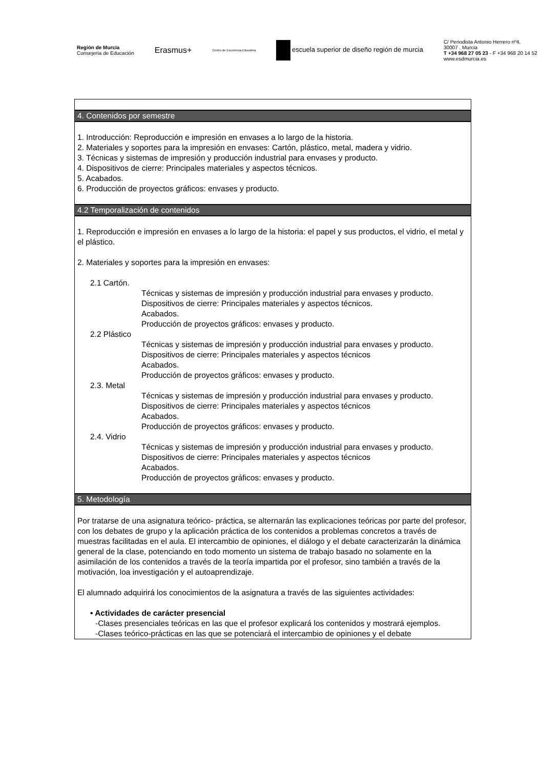Región de Murcia
Consejería de Educación
Erasmus+
Centro de Excelencia Educativa
escuela superior de diseño región de murcia
C/ Periodista Antonio Herrero nº4,
30007 . Murcia
T +34 968 27 05 23 - F +34 968 20 14 52
www.esdmurcia.es
| 4. Contenidos por semestre |
| 1. Introducción: Reproducción e impresión en envases a lo largo de la historia. 2. Materiales y soportes para la impresión en envases: Cartón, plástico, metal, madera y vidrio. 3. Técnicas y sistemas de impresión y producción industrial para envases y producto. 4. Dispositivos de cierre: Principales materiales y aspectos técnicos. 5. Acabados. 6. Producción de proyectos gráficos: envases y producto. |
| 4.2 Temporalización de contenidos |
| 1. Reproducción e impresión en envases a lo largo de la historia: el papel y sus productos, el vidrio, el metal y el plástico. 2. Materiales y soportes para la impresión en envases: 2.1 Cartón. Técnicas y sistemas de impresión y producción industrial para envases y producto. Dispositivos de cierre: Principales materiales y aspectos técnicos. Acabados. Producción de proyectos gráficos: envases y producto. 2.2 Plástico Técnicas y sistemas de impresión y producción industrial para envases y producto. Dispositivos de cierre: Principales materiales y aspectos técnicos Acabados. Producción de proyectos gráficos: envases y producto. 2.3. Metal Técnicas y sistemas de impresión y producción industrial para envases y producto. Dispositivos de cierre: Principales materiales y aspectos técnicos Acabados. Producción de proyectos gráficos: envases y producto. 2.4. Vidrio Técnicas y sistemas de impresión y producción industrial para envases y producto. Dispositivos de cierre: Principales materiales y aspectos técnicos Acabados. Producción de proyectos gráficos: envases y producto. |
| 5. Metodología |
| Por tratarse de una asignatura teórico- práctica, se alternarán las explicaciones teóricas por parte del profesor, con los debates de grupo y la aplicación práctica de los contenidos a problemas concretos a través de muestras facilitadas en el aula. El intercambio de opiniones, el diálogo y el debate caracterizarán la dinámica general de la clase, potenciando en todo momento un sistema de trabajo basado no solamente en la asimilación de los contenidos a través de la teoría impartida por el profesor, sino también a través de la motivación, loa investigación y el autoaprendizaje. El alumnado adquirirá los conocimientos de la asignatura a través de las siguientes actividades: • Actividades de carácter presencial -Clases presenciales teóricas en las que el profesor explicará los contenidos y mostrará ejemplos. -Clases teórico-prácticas en las que se potenciará el intercambio de opiniones y el debate |